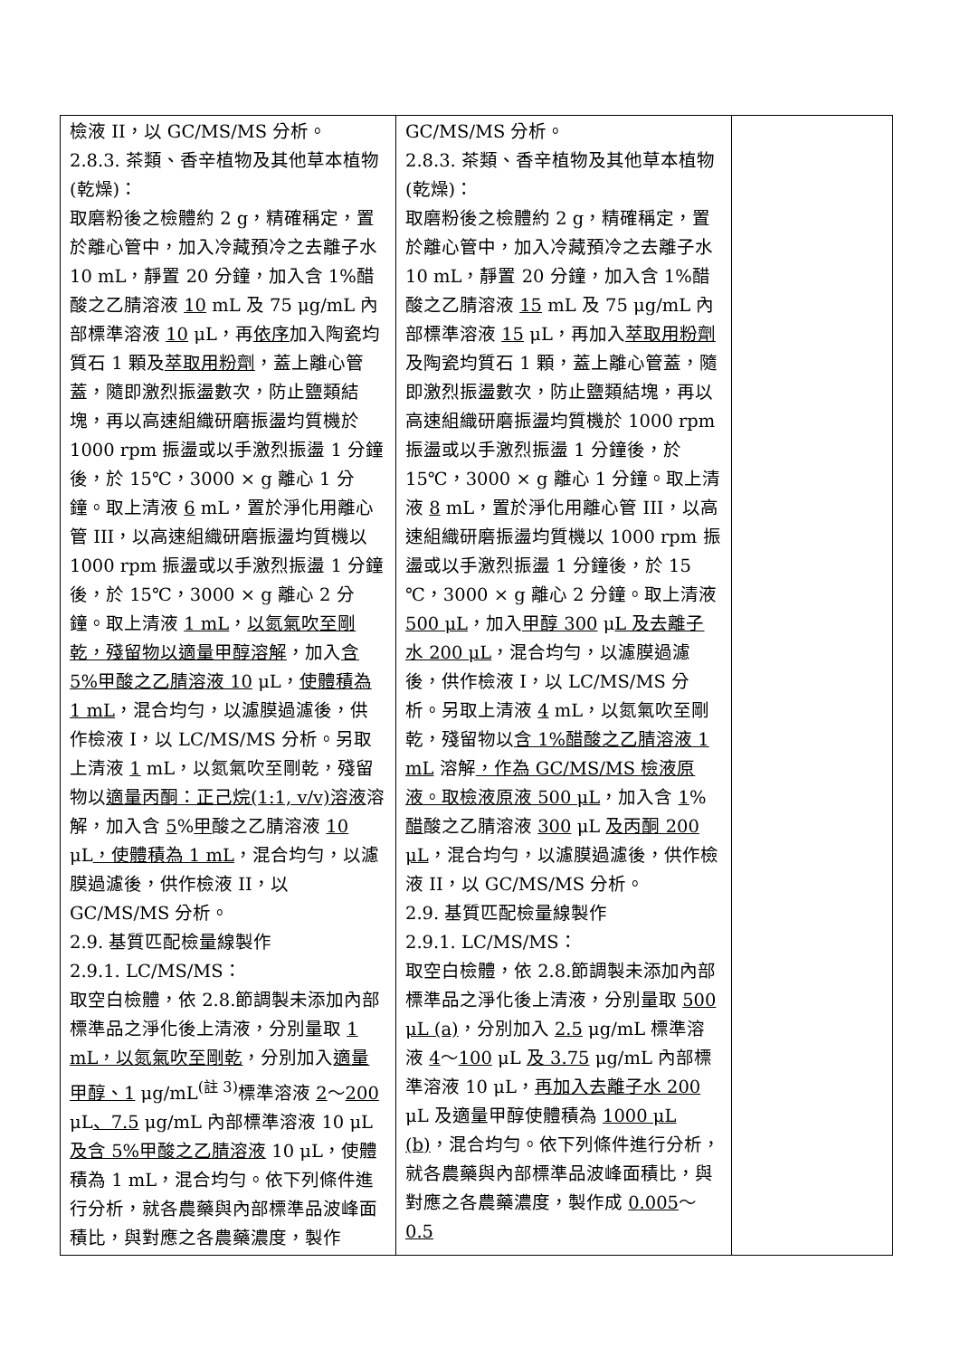| 檢液 II，以 GC/MS/MS 分析。 2.8.3. 茶類、香辛植物及其他草本植物(乾燥)： 取磨粉後之檢體約 2 g，精確稱定，置於離心管中，加入冷藏預冷之去離子水 10 mL，靜置 20 分鐘，加入含 1%醋酸之乙腈溶液 10 mL 及 75 μg/mL 內部標準溶液 10 μL，再 依序 加入陶瓷均質石 1 顆及 萃取用粉劑 ，蓋上離心管蓋，隨即激烈振盪數次，防止鹽類結塊，再以高速組織研磨振盪均質機於 1000 rpm 振盪或以手激烈振盪 1 分鐘後，於 15℃，3000 × g 離心 1 分鐘。取上清液 6 mL，置於淨化用離心管 III，以高速組織研磨振盪均質機以 1000 rpm 振盪或以手激烈振盪 1 分鐘後，於 15℃，3000 × g 離心 2 分鐘。取上清液 1 mL ， 以氮氣吹至剛乾，殘留物以適量甲醇溶解 ，加入 含 5%甲酸之乙腈溶液 10 μL， 使體積為 1 mL ，混合均勻，以濾膜過濾後，供作檢液 I，以 LC/MS/MS 分析。另取上清液 1 mL，以氮氣吹至剛乾，殘留物以 適量丙酮：正己烷(1:1, v/v)溶液 溶解，加入含 5 % 甲 酸之乙腈溶液 10 μL ，使體積為 1 mL ，混合均勻，以濾膜過濾後，供作檢液 II，以 GC/MS/MS 分析。 2.9. 基質匹配檢量線製作 2.9.1. LC/MS/MS： 取空白檢體，依 2.8.節調製未添加內部標準品之淨化後上清液，分別量取 1 mL，以氮氣吹至剛乾 ，分別加入 適量甲醇、1 μg/mL<sup>(註 3)</sup>標準溶液 2 ～ 200 μL 、7.5 μg/mL 內部標準溶液 10 μL 及含 5%甲酸之乙腈溶液 10 μL，使體積為 1 mL，混合均勻。依下列條件進行分析，就各農藥與內部標準品波峰面積比，與對應之各農藥濃度，製作 | GC/MS/MS 分析。 2.8.3. 茶類、香辛植物及其他草本植物(乾燥)： 取磨粉後之檢體約 2 g，精確稱定，置於離心管中，加入冷藏預冷之去離子水 10 mL，靜置 20 分鐘，加入含 1%醋酸之乙腈溶液 15 mL 及 75 μg/mL 內部標準溶液 15 μL，再加入 萃取用粉劑 及陶瓷均質石 1 顆，蓋上離心管蓋，隨即激烈振盪數次，防止鹽類結塊，再以高速組織研磨振盪均質機於 1000 rpm 振盪或以手激烈振盪 1 分鐘後，於 15℃，3000 × g 離心 1 分鐘。取上清液 8 mL，置於淨化用離心管 III，以高速組織研磨振盪均質機以 1000 rpm 振盪或以手激烈振盪 1 分鐘後，於 15 ℃，3000 × g 離心 2 分鐘。取上清液 500 μL ，加入 甲醇 300 μ L 及去離子水 200 μL ，混合均勻，以濾膜過濾後，供作檢液 I，以 LC/MS/MS 分析。另取上清液 4 mL，以氮氣吹至剛乾，殘留物以 含 1%醋酸之乙腈溶液 1 mL 溶解 ，作為 GC/MS/MS 檢液原液。取檢液原液 500 μL ，加入含 1 % 醋 酸之乙腈溶液 300 μL 及丙酮 200 μL ，混合均勻，以濾膜過濾後，供作檢液 II，以 GC/MS/MS 分析。 2.9. 基質匹配檢量線製作 2.9.1. LC/MS/MS： 取空白檢體，依 2.8.節調製未添加內部標準品之淨化後上清液，分別量取 500 μL (a) ，分別加入 2.5 μg/mL 標準溶液 4 ～ 100 μL 及 3.75 μg/mL 內部標準溶液 10 μL， 再加入去離子水 200 μL 及適量甲醇使體積為 1000 μL (b) ，混合均勻。依下列條件進行分析，就各農藥與內部標準品波峰面積比，與對應之各農藥濃度，製作成 0.005 ～ 0.5 | |